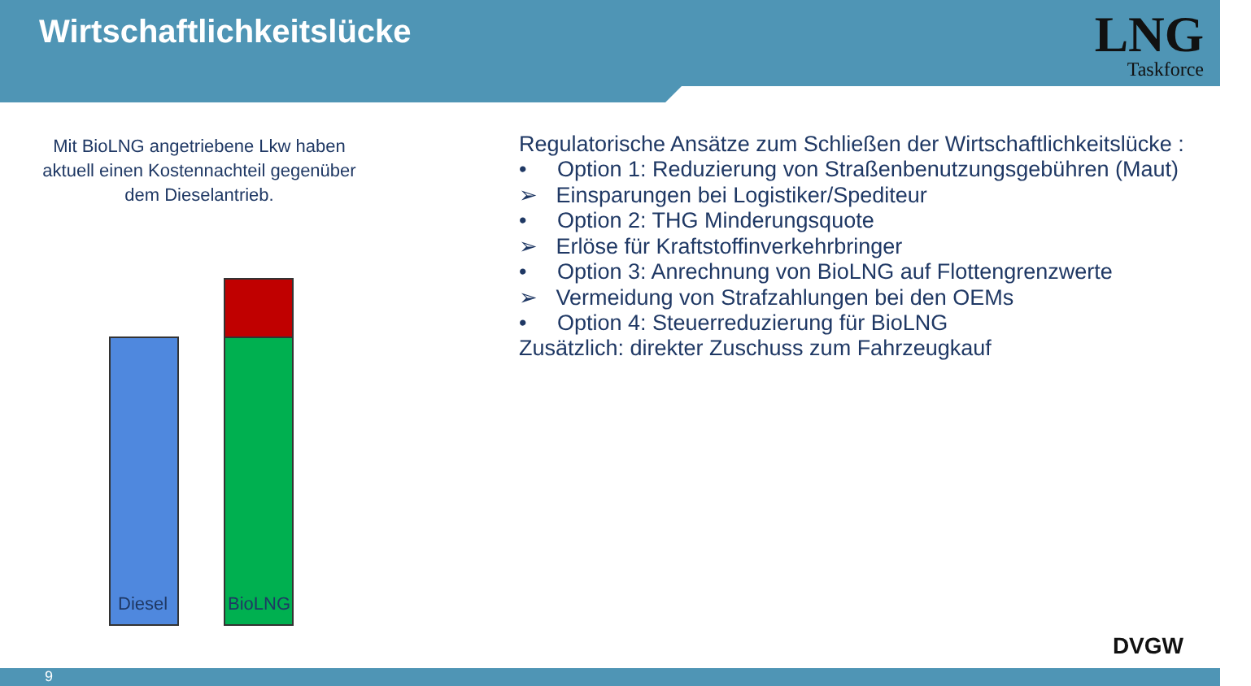Wirtschaftlichkeitslücke
LNG
Taskforce
Mit BioLNG angetriebene Lkw haben aktuell einen Kostennachteil gegenüber dem Dieselantrieb.
Diesel BioLNG
Regulatorische Ansätze zum Schließen der Wirtschaftlichkeitslücke :
• Option 1: Reduzierung von Straßenbenutzungsgebühren (Maut)
➢ Einsparungen bei Logistiker/Spediteur
• Option 2: THG Minderungsquote
➢ Erlöse für Kraftstoffinverkehrbringer
• Option 3: Anrechnung von BioLNG auf Flottengrenzwerte
➢ Vermeidung von Strafzahlungen bei den OEMs
• Option 4: Steuerreduzierung für BioLNG
Zusätzlich: direkter Zuschuss zum Fahrzeugkauf
DVGW
9